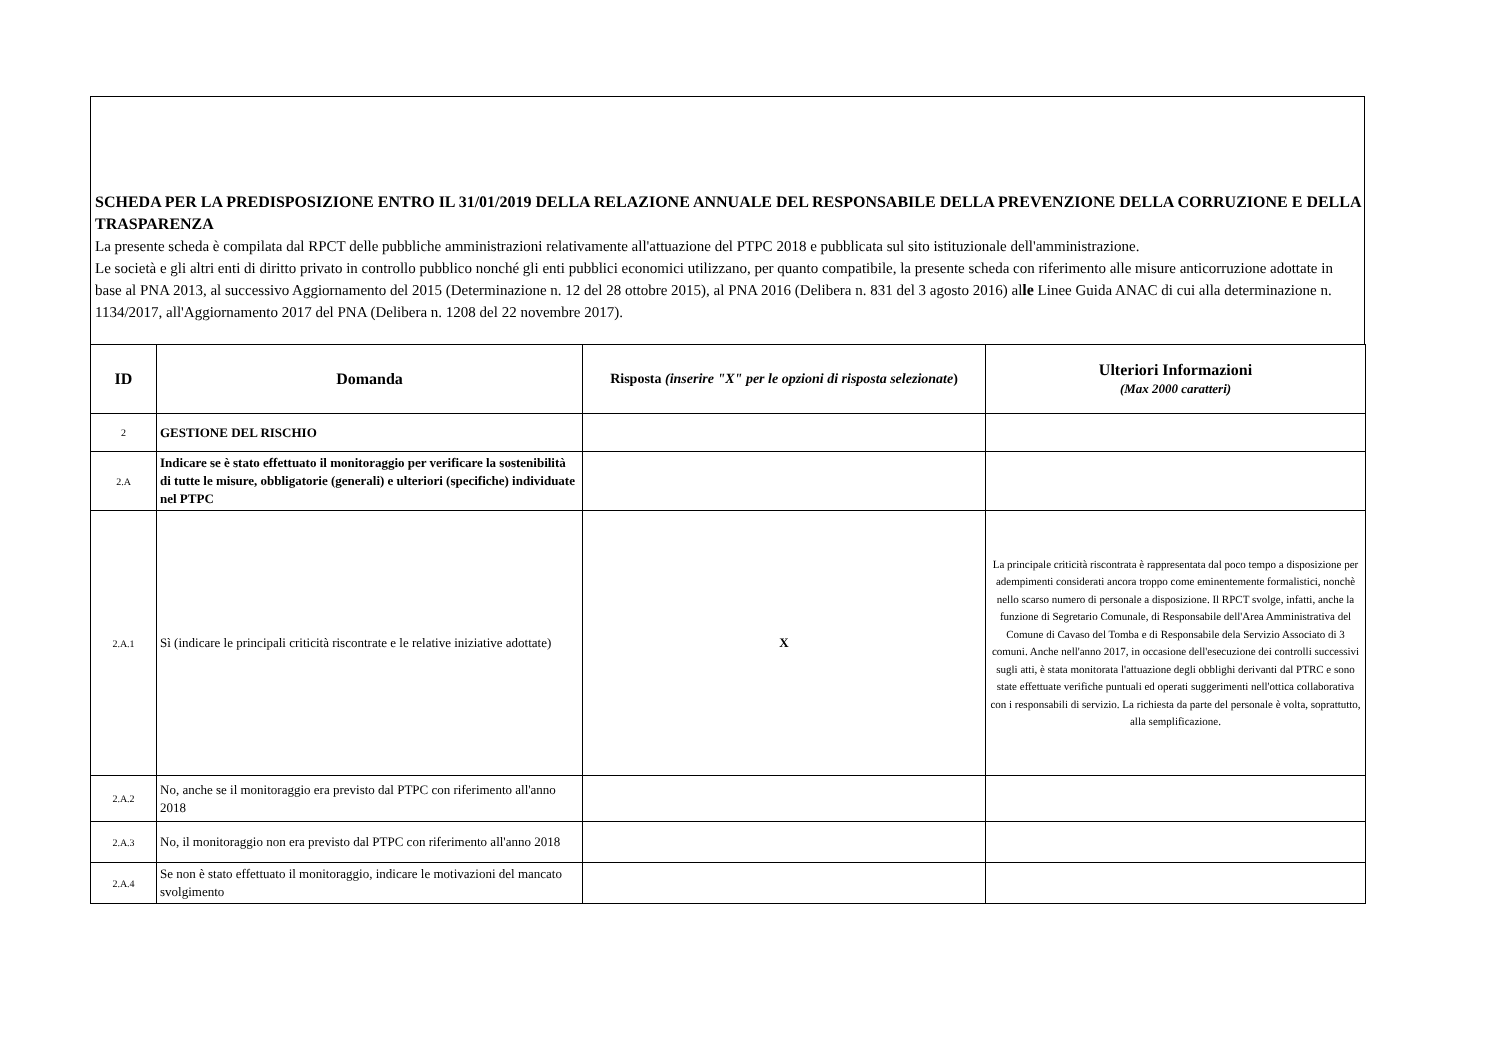SCHEDA PER LA PREDISPOSIZIONE ENTRO IL 31/01/2019 DELLA RELAZIONE ANNUALE DEL RESPONSABILE DELLA PREVENZIONE DELLA CORRUZIONE E DELLA TRASPARENZA
La presente scheda è compilata dal RPCT delle pubbliche amministrazioni relativamente all'attuazione del PTPC 2018 e pubblicata sul sito istituzionale dell'amministrazione.
Le società e gli altri enti di diritto privato in controllo pubblico nonché gli enti pubblici economici utilizzano, per quanto compatibile, la presente scheda con riferimento alle misure anticorruzione adottate in base al PNA 2013, al successivo Aggiornamento del 2015 (Determinazione n. 12 del 28 ottobre 2015), al PNA 2016 (Delibera n. 831 del 3 agosto 2016) alle Linee Guida ANAC di cui alla determinazione n. 1134/2017, all'Aggiornamento 2017 del PNA (Delibera n. 1208 del 22 novembre 2017).
| ID | Domanda | Risposta (inserire "X" per le opzioni di risposta selezionate ) | Ulteriori Informazioni (Max 2000 caratteri) |
| --- | --- | --- | --- |
| 2 | GESTIONE DEL RISCHIO | | |
| 2.A | Indicare se è stato effettuato il monitoraggio per verificare la sostenibilità di tutte le misure, obbligatorie (generali) e ulteriori (specifiche) individuate nel PTPC | | |
| 2.A.1 | Sì (indicare le principali criticità riscontrate e le relative iniziative adottate) | X | La principale criticità riscontrata è rappresentata dal poco tempo a disposizione per adempimenti considerati ancora troppo come eminentemente formalistici, nonchè nello scarso numero di personale a disposizione. Il RPCT svolge, infatti, anche la funzione di Segretario Comunale, di Responsabile dell'Area Amministrativa del Comune di Cavaso del Tomba e di Responsabile dela Servizio Associato di 3 comuni. Anche nell'anno 2017, in occasione dell'esecuzione dei controlli successivi sugli atti, è stata monitorata l'attuazione degli obblighi derivanti dal PTRC e sono state effettuate verifiche puntuali ed operati suggerimenti nell'ottica collaborativa con i responsabili di servizio. La richiesta da parte del personale è volta, soprattutto, alla semplificazione. |
| 2.A.2 | No, anche se il monitoraggio era previsto dal PTPC con riferimento all'anno 2018 | | |
| 2.A.3 | No, il monitoraggio non era previsto dal PTPC con riferimento all'anno 2018 | | |
| 2.A.4 | Se non è stato effettuato il monitoraggio, indicare le motivazioni del mancato svolgimento | | |